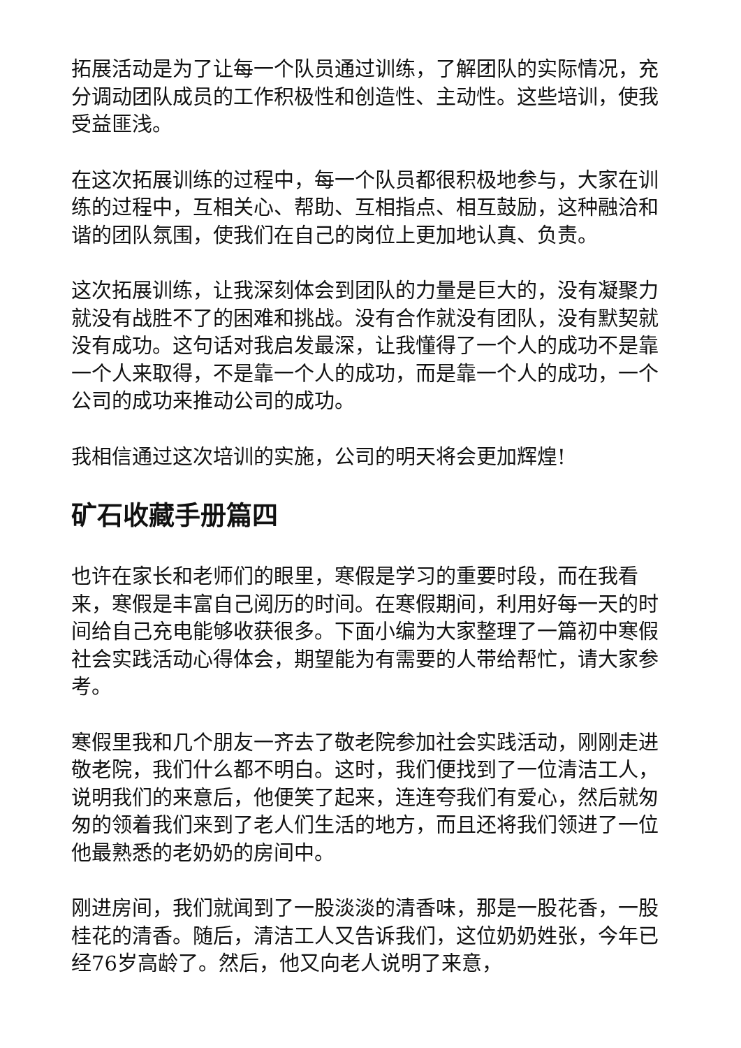拓展活动是为了让每一个队员通过训练，了解团队的实际情况，充分调动团队成员的工作积极性和创造性、主动性。这些培训，使我受益匪浅。
在这次拓展训练的过程中，每一个队员都很积极地参与，大家在训练的过程中，互相关心、帮助、互相指点、相互鼓励，这种融洽和谐的团队氛围，使我们在自己的岗位上更加地认真、负责。
这次拓展训练，让我深刻体会到团队的力量是巨大的，没有凝聚力就没有战胜不了的困难和挑战。没有合作就没有团队，没有默契就没有成功。这句话对我启发最深，让我懂得了一个人的成功不是靠一个人来取得，不是靠一个人的成功，而是靠一个人的成功，一个公司的成功来推动公司的成功。
我相信通过这次培训的实施，公司的明天将会更加辉煌!
矿石收藏手册篇四
也许在家长和老师们的眼里，寒假是学习的重要时段，而在我看来，寒假是丰富自己阅历的时间。在寒假期间，利用好每一天的时间给自己充电能够收获很多。下面小编为大家整理了一篇初中寒假社会实践活动心得体会，期望能为有需要的人带给帮忙，请大家参考。
寒假里我和几个朋友一齐去了敬老院参加社会实践活动，刚刚走进敬老院，我们什么都不明白。这时，我们便找到了一位清洁工人，说明我们的来意后，他便笑了起来，连连夸我们有爱心，然后就匆匆的领着我们来到了老人们生活的地方，而且还将我们领进了一位他最熟悉的老奶奶的房间中。
刚进房间，我们就闻到了一股淡淡的清香味，那是一股花香，一股桂花的清香。随后，清洁工人又告诉我们，这位奶奶姓张，今年已经76岁高龄了。然后，他又向老人说明了来意，